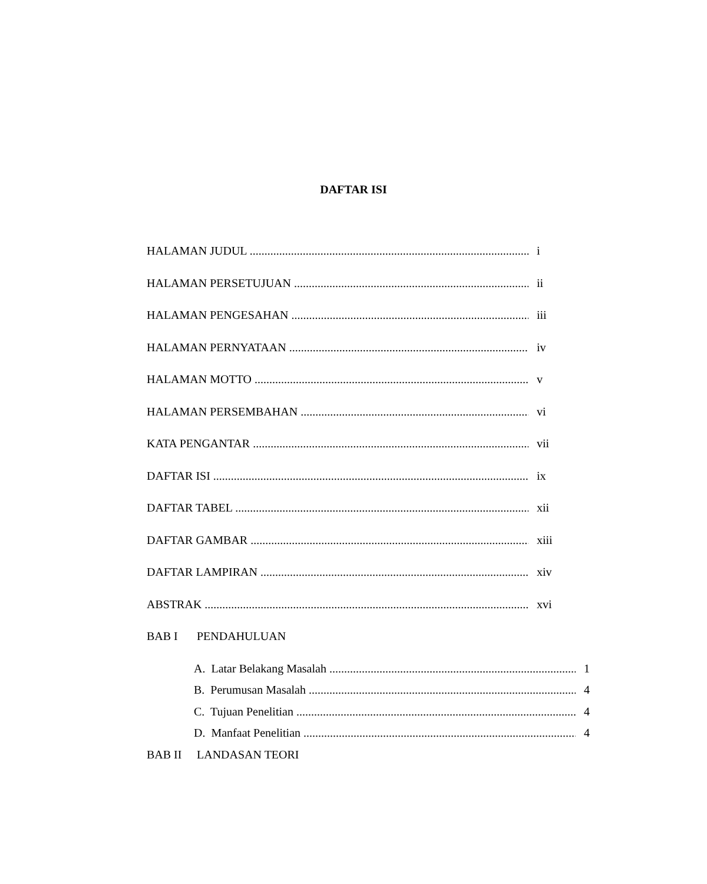DAFTAR ISI
HALAMAN JUDUL i
HALAMAN PERSETUJUAN ii
HALAMAN PENGESAHAN iii
HALAMAN PERNYATAAN iv
HALAMAN MOTTO v
HALAMAN PERSEMBAHAN vi
KATA PENGANTAR vii
DAFTAR ISI ix
DAFTAR TABEL xii
DAFTAR GAMBAR xiii
DAFTAR LAMPIRAN xiv
ABSTRAK xvi
BAB I PENDAHULUAN
A. Latar Belakang Masalah 1
B. Perumusan Masalah 4
C. Tujuan Penelitian 4
D. Manfaat Penelitian 4
BAB II LANDASAN TEORI